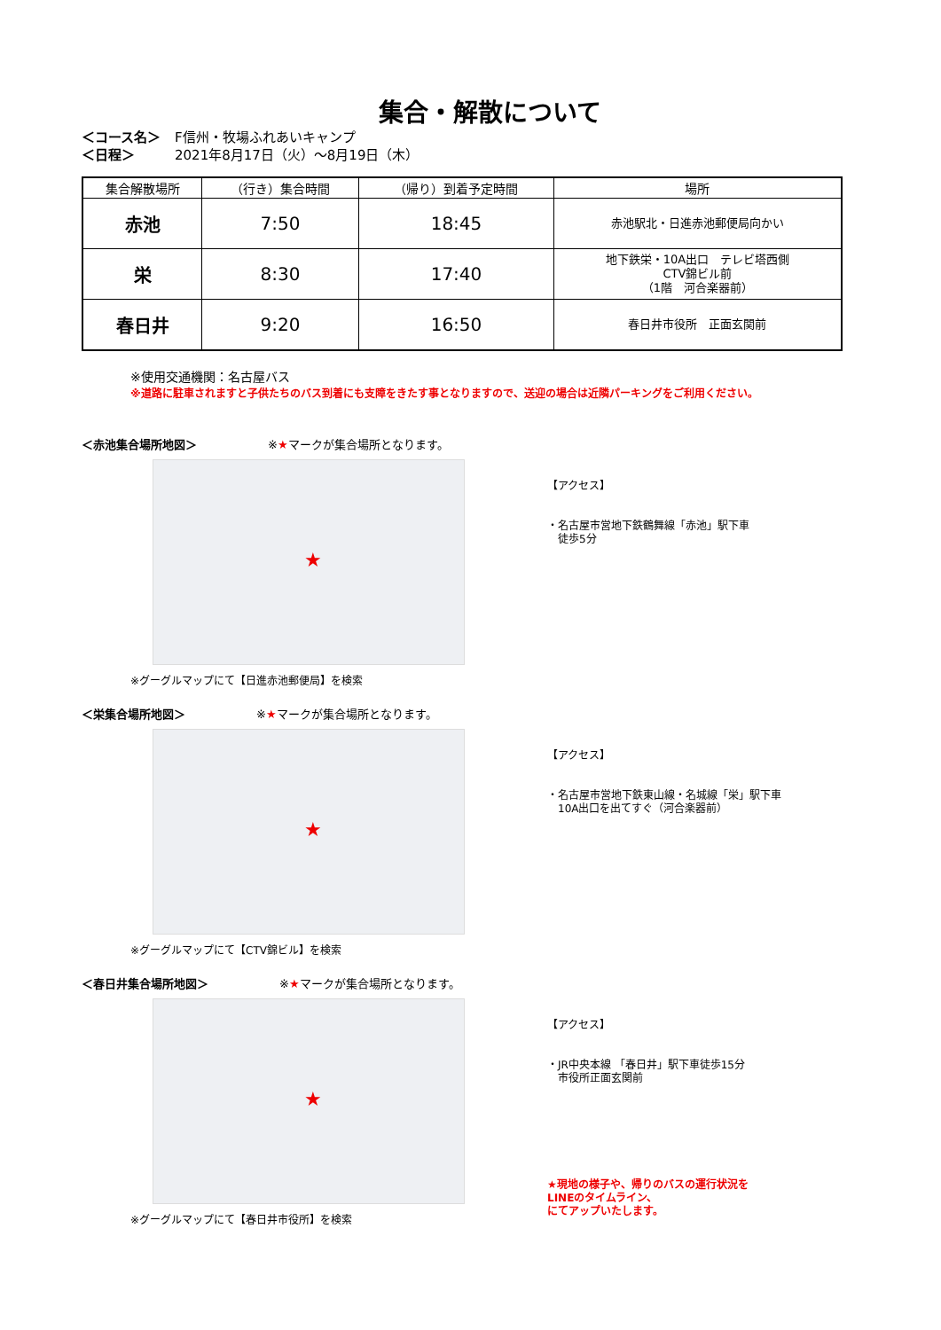集合・解散について
＜コース名＞ F信州・牧場ふれあいキャンプ
＜日程＞ 2021年8月17日（火）～8月19日（木）
| 集合解散場所 | （行き）集合時間 | （帰り）到着予定時間 | 場所 |
| --- | --- | --- | --- |
| 赤池 | 7:50 | 18:45 | 赤池駅北・日進赤池郵便局向かい |
| 栄 | 8:30 | 17:40 | 地下鉄栄・10A出口 テレビ塔西側 CTV錦ビル前 （1階 河合楽器前） |
| 春日井 | 9:20 | 16:50 | 春日井市役所 正面玄関前 |
※使用交通機関：名古屋バス
※道路に駐車されますと子供たちのバス到着にも支障をきたす事となりますので、送迎の場合は近隣パーキングをご利用ください。
＜赤池集合場所地図＞ ※ ★マークが集合場所となります。
★
※グーグルマップにて【日進赤池郵便局】を検索
【アクセス】
・名古屋市営地下鉄鶴舞線「赤池」駅下車
　徒歩5分
＜栄集合場所地図＞ ※ ★マークが集合場所となります。
★
※グーグルマップにて【CTV錦ビル】を検索
【アクセス】
・名古屋市営地下鉄東山線・名城線「栄」駅下車
　10A出口を出てすぐ（河合楽器前）
＜春日井集合場所地図＞ ※ ★マークが集合場所となります。
★
※グーグルマップにて【春日井市役所】を検索
【アクセス】
・JR中央本線 「春日井」駅下車徒歩15分
　市役所正面玄関前
★現地の様子や、帰りのバスの運行状況を
LINEのタイムライン、
にてアップいたします。